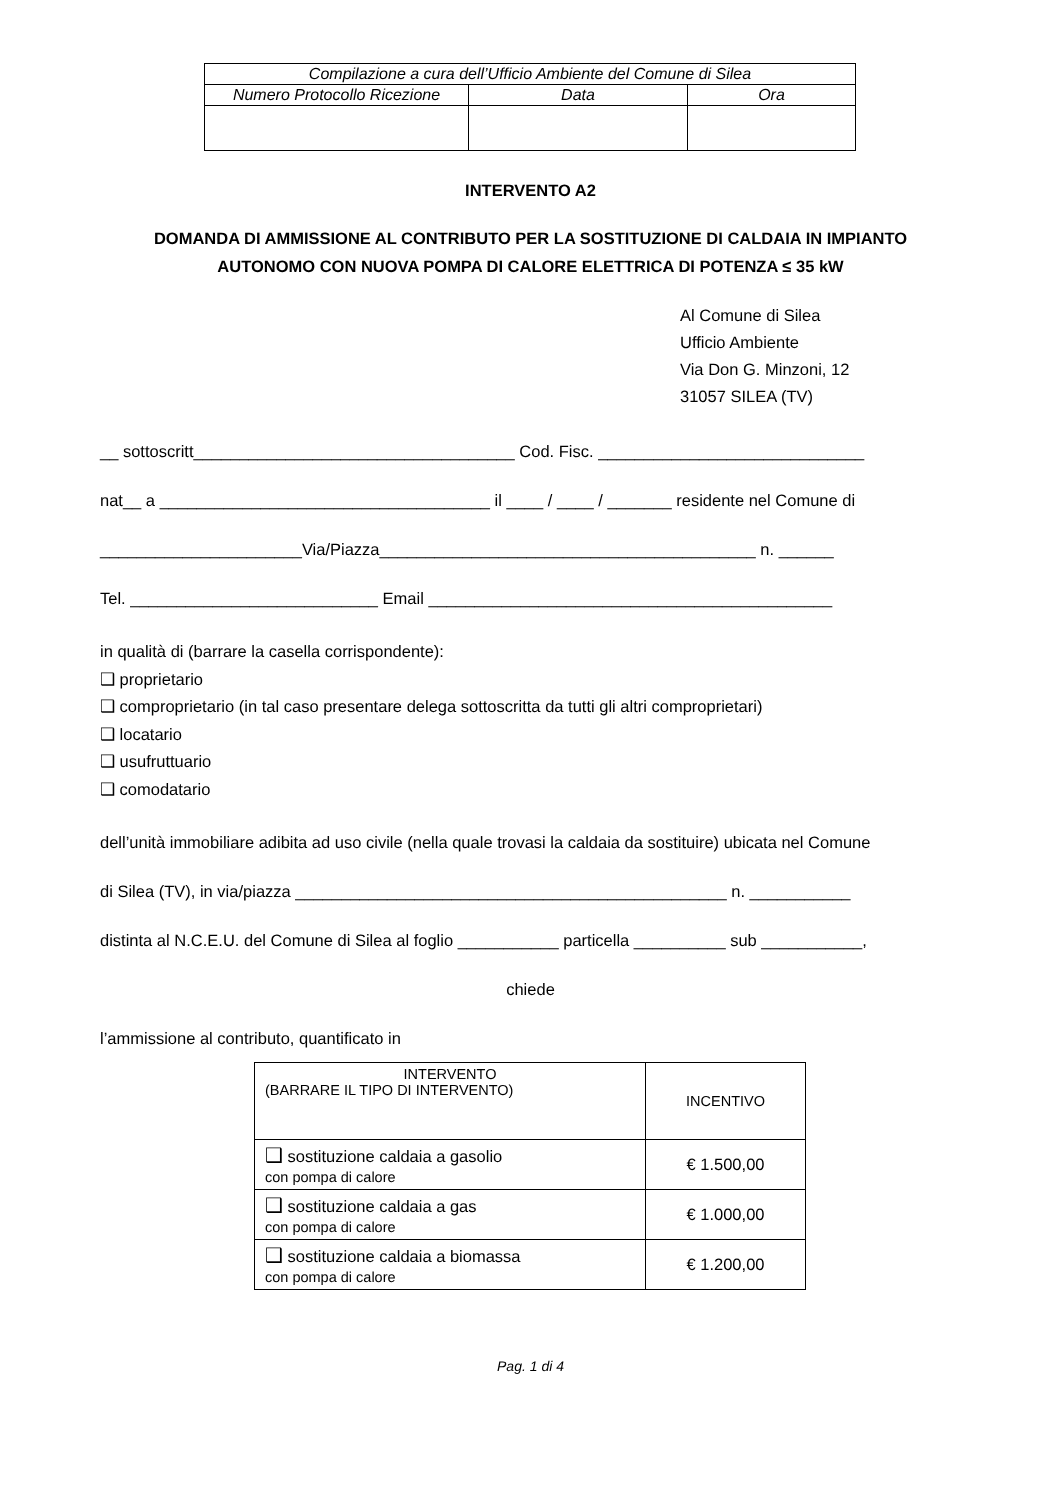| Compilazione a cura dell’Ufficio Ambiente del Comune di Silea | | |
| Numero Protocollo Ricezione | Data | Ora |
INTERVENTO A2
DOMANDA DI AMMISSIONE AL CONTRIBUTO PER LA SOSTITUZIONE DI CALDAIA IN IMPIANTO
AUTONOMO CON NUOVA POMPA DI CALORE ELETTRICA DI POTENZA ≤ 35 kW
Al Comune di Silea
Ufficio Ambiente
Via Don G. Minzoni, 12
31057 SILEA (TV)
__ sottoscritt___________________________________ Cod. Fisc. _____________________________
nat__ a ____________________________________ il ____ / ____ / _______ residente nel Comune di
______________________Via/Piazza_________________________________________ n. ______
Tel. ___________________________ Email ____________________________________________
in qualità di (barrare la casella corrispondente):
❑ proprietario
❑ comproprietario (in tal caso presentare delega sottoscritta da tutti gli altri comproprietari)
❑ locatario
❑ usufruttuario
❑ comodatario
dell’unità immobiliare adibita ad uso civile (nella quale trovasi la caldaia da sostituire) ubicata nel Comune
di Silea (TV), in via/piazza _______________________________________________ n. ___________
distinta al N.C.E.U. del Comune di Silea al foglio ___________ particella __________ sub ___________,
chiede
l’ammissione al contributo, quantificato in
| INTERVENTO (BARRARE IL TIPO DI INTERVENTO) | INCENTIVO |
| ❑ sostituzione caldaia a gasolio con pompa di calore | € 1.500,00 |
| ❑ sostituzione caldaia a gas con pompa di calore | € 1.000,00 |
| ❑ sostituzione caldaia a biomassa con pompa di calore | € 1.200,00 |
Pag. 1 di 4